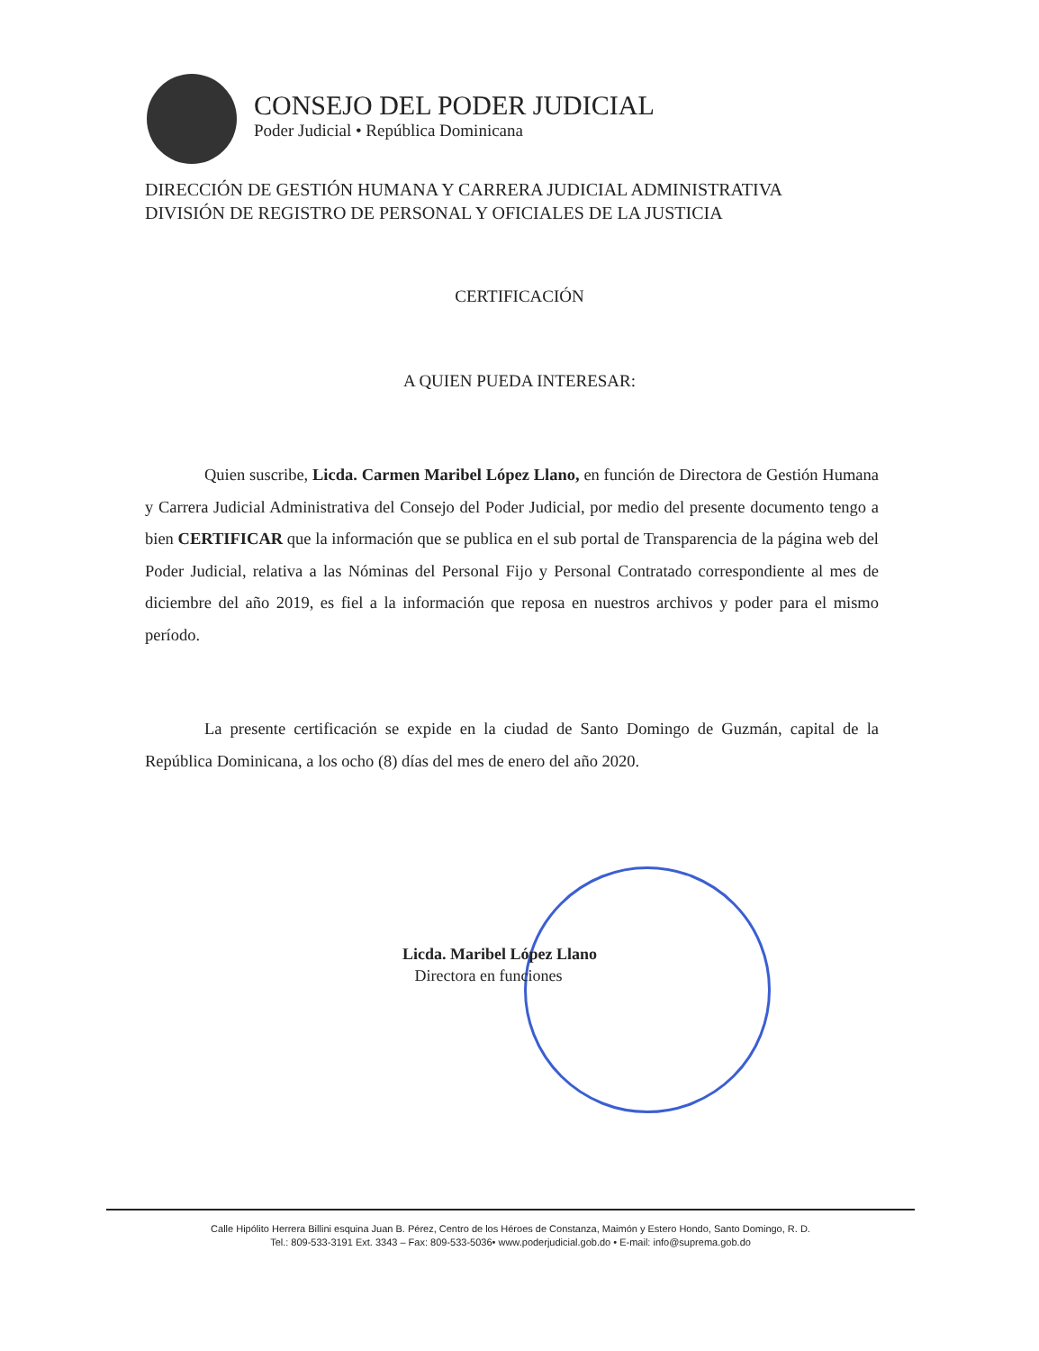CONSEJO DEL PODER JUDICIAL
Poder Judicial • República Dominicana
DIRECCIÓN DE GESTIÓN HUMANA Y CARRERA JUDICIAL ADMINISTRATIVA
DIVISIÓN DE REGISTRO DE PERSONAL Y OFICIALES DE LA JUSTICIA
CERTIFICACIÓN
A QUIEN PUEDA INTERESAR:
Quien suscribe, Licda. Carmen Maribel López Llano, en función de Directora de Gestión Humana y Carrera Judicial Administrativa del Consejo del Poder Judicial, por medio del presente documento tengo a bien CERTIFICAR que la información que se publica en el sub portal de Transparencia de la página web del Poder Judicial, relativa a las Nóminas del Personal Fijo y Personal Contratado correspondiente al mes de diciembre del año 2019, es fiel a la información que reposa en nuestros archivos y poder para el mismo período.
La presente certificación se expide en la ciudad de Santo Domingo de Guzmán, capital de la República Dominicana, a los ocho (8) días del mes de enero del año 2020.
Licda. Maribel López Llano
Directora en funciones
Calle Hipólito Herrera Billini esquina Juan B. Pérez, Centro de los Héroes de Constanza, Maimón y Estero Hondo, Santo Domingo, R. D.
Tel.: 809-533-3191 Ext. 3343 – Fax: 809-533-5036• www.poderjudicial.gob.do • E-mail: info@suprema.gob.do